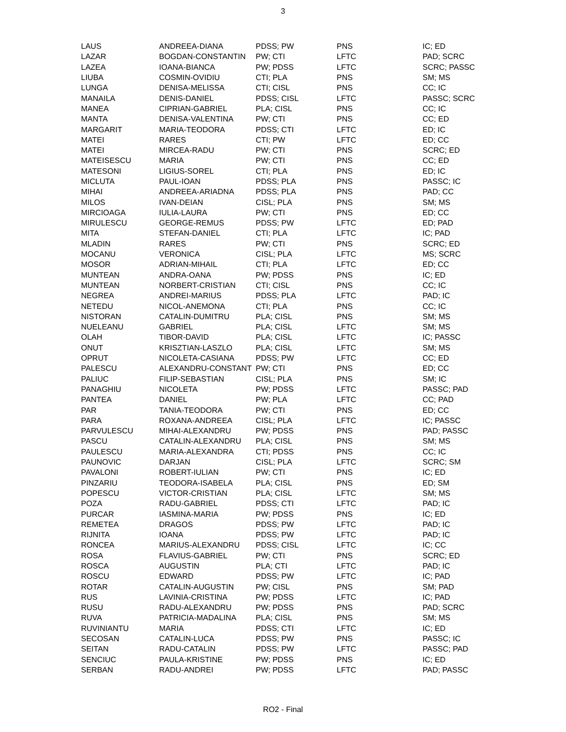3
| LAUS | ANDREEA-DIANA | PDSS; PW | PNS | IC; ED |
| LAZAR | BOGDAN-CONSTANTIN | PW; CTI | LFTC | PAD; SCRC |
| LAZEA | IOANA-BIANCA | PW; PDSS | LFTC | SCRC; PASSC |
| LIUBA | COSMIN-OVIDIU | CTI; PLA | PNS | SM; MS |
| LUNGA | DENISA-MELISSA | CTI; CISL | PNS | CC; IC |
| MANAILA | DENIS-DANIEL | PDSS; CISL | LFTC | PASSC; SCRC |
| MANEA | CIPRIAN-GABRIEL | PLA; CISL | PNS | CC; IC |
| MANTA | DENISA-VALENTINA | PW; CTI | PNS | CC; ED |
| MARGARIT | MARIA-TEODORA | PDSS; CTI | LFTC | ED; IC |
| MATEI | RARES | CTI; PW | LFTC | ED; CC |
| MATEI | MIRCEA-RADU | PW; CTI | PNS | SCRC; ED |
| MATEISESCU | MARIA | PW; CTI | PNS | CC; ED |
| MATESONI | LIGIUS-SOREL | CTI; PLA | PNS | ED; IC |
| MICLUTA | PAUL-IOAN | PDSS; PLA | PNS | PASSC; IC |
| MIHAI | ANDREEA-ARIADNA | PDSS; PLA | PNS | PAD; CC |
| MILOS | IVAN-DEIAN | CISL; PLA | PNS | SM; MS |
| MIRCIOAGA | IULIA-LAURA | PW; CTI | PNS | ED; CC |
| MIRULESCU | GEORGE-REMUS | PDSS; PW | LFTC | ED; PAD |
| MITA | STEFAN-DANIEL | CTI; PLA | LFTC | IC; PAD |
| MLADIN | RARES | PW; CTI | PNS | SCRC; ED |
| MOCANU | VERONICA | CISL; PLA | LFTC | MS; SCRC |
| MOSOR | ADRIAN-MIHAIL | CTI; PLA | LFTC | ED; CC |
| MUNTEAN | ANDRA-OANA | PW; PDSS | PNS | IC; ED |
| MUNTEAN | NORBERT-CRISTIAN | CTI; CISL | PNS | CC; IC |
| NEGREA | ANDREI-MARIUS | PDSS; PLA | LFTC | PAD; IC |
| NETEDU | NICOL-ANEMONA | CTI; PLA | PNS | CC; IC |
| NISTORAN | CATALIN-DUMITRU | PLA; CISL | PNS | SM; MS |
| NUELEANU | GABRIEL | PLA; CISL | LFTC | SM; MS |
| OLAH | TIBOR-DAVID | PLA; CISL | LFTC | IC; PASSC |
| ONUT | KRISZTIAN-LASZLO | PLA; CISL | LFTC | SM; MS |
| OPRUT | NICOLETA-CASIANA | PDSS; PW | LFTC | CC; ED |
| PALESCU | ALEXANDRU-CONSTANT | PW; CTI | PNS | ED; CC |
| PALIUC | FILIP-SEBASTIAN | CISL; PLA | PNS | SM; IC |
| PANAGHIU | NICOLETA | PW; PDSS | LFTC | PASSC; PAD |
| PANTEA | DANIEL | PW; PLA | LFTC | CC; PAD |
| PAR | TANIA-TEODORA | PW; CTI | PNS | ED; CC |
| PARA | ROXANA-ANDREEA | CISL; PLA | LFTC | IC; PASSC |
| PARVULESCU | MIHAI-ALEXANDRU | PW; PDSS | PNS | PAD; PASSC |
| PASCU | CATALIN-ALEXANDRU | PLA; CISL | PNS | SM; MS |
| PAULESCU | MARIA-ALEXANDRA | CTI; PDSS | PNS | CC; IC |
| PAUNOVIC | DARJAN | CISL; PLA | LFTC | SCRC; SM |
| PAVALONI | ROBERT-IULIAN | PW; CTI | PNS | IC; ED |
| PINZARIU | TEODORA-ISABELA | PLA; CISL | PNS | ED; SM |
| POPESCU | VICTOR-CRISTIAN | PLA; CISL | LFTC | SM; MS |
| POZA | RADU-GABRIEL | PDSS; CTI | LFTC | PAD; IC |
| PURCAR | IASMINA-MARIA | PW; PDSS | PNS | IC; ED |
| REMETEA | DRAGOS | PDSS; PW | LFTC | PAD; IC |
| RIJNITA | IOANA | PDSS; PW | LFTC | PAD; IC |
| RONCEA | MARIUS-ALEXANDRU | PDSS; CISL | LFTC | IC; CC |
| ROSA | FLAVIUS-GABRIEL | PW; CTI | PNS | SCRC; ED |
| ROSCA | AUGUSTIN | PLA; CTI | LFTC | PAD; IC |
| ROSCU | EDWARD | PDSS; PW | LFTC | IC; PAD |
| ROTAR | CATALIN-AUGUSTIN | PW; CISL | PNS | SM; PAD |
| RUS | LAVINIA-CRISTINA | PW; PDSS | LFTC | IC; PAD |
| RUSU | RADU-ALEXANDRU | PW; PDSS | PNS | PAD; SCRC |
| RUVA | PATRICIA-MADALINA | PLA; CISL | PNS | SM; MS |
| RUVINIANTU | MARIA | PDSS; CTI | LFTC | IC; ED |
| SECOSAN | CATALIN-LUCA | PDSS; PW | PNS | PASSC; IC |
| SEITAN | RADU-CATALIN | PDSS; PW | LFTC | PASSC; PAD |
| SENCIUC | PAULA-KRISTINE | PW; PDSS | PNS | IC; ED |
| SERBAN | RADU-ANDREI | PW; PDSS | LFTC | PAD; PASSC |
RO2 - Final